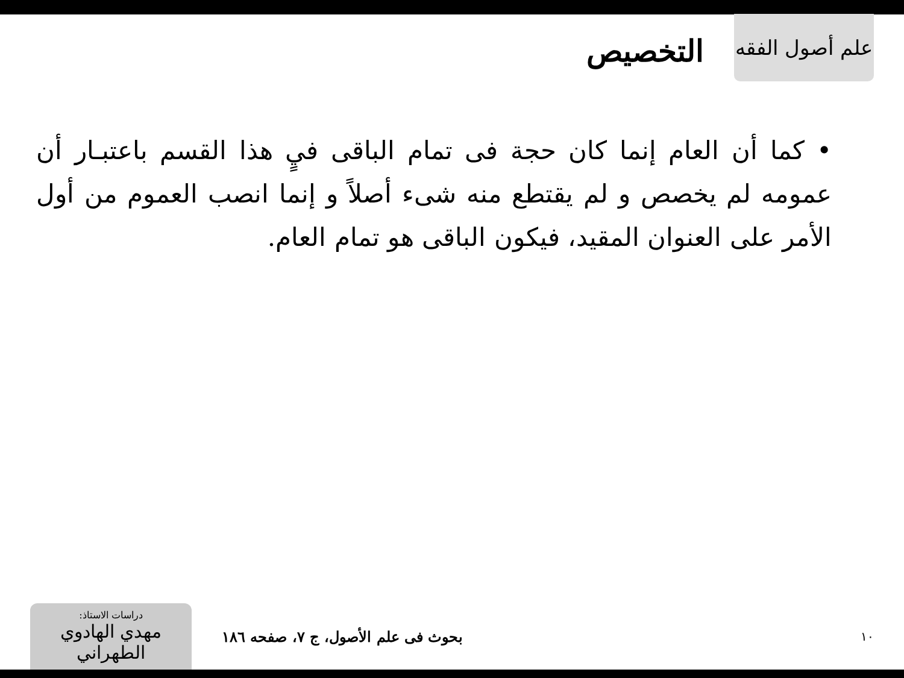علم أصول الفقه
التخصيص
• كما أن العام إنما كان حجة فى تمام الباقى فيٍ هذا القسم باعتبـار أن عمومه لم يخصص و لم يقتطع منه شىء أصلاً و إنما انصب العموم من أول الأمر على العنوان المقيد، فيكون الباقى هو تمام العام.
دراسات الاستاذ:
مهدي الهادوي الطهراني
بحوث فى علم الأصول، ج ٧، صفحه ١٨٦
١٠